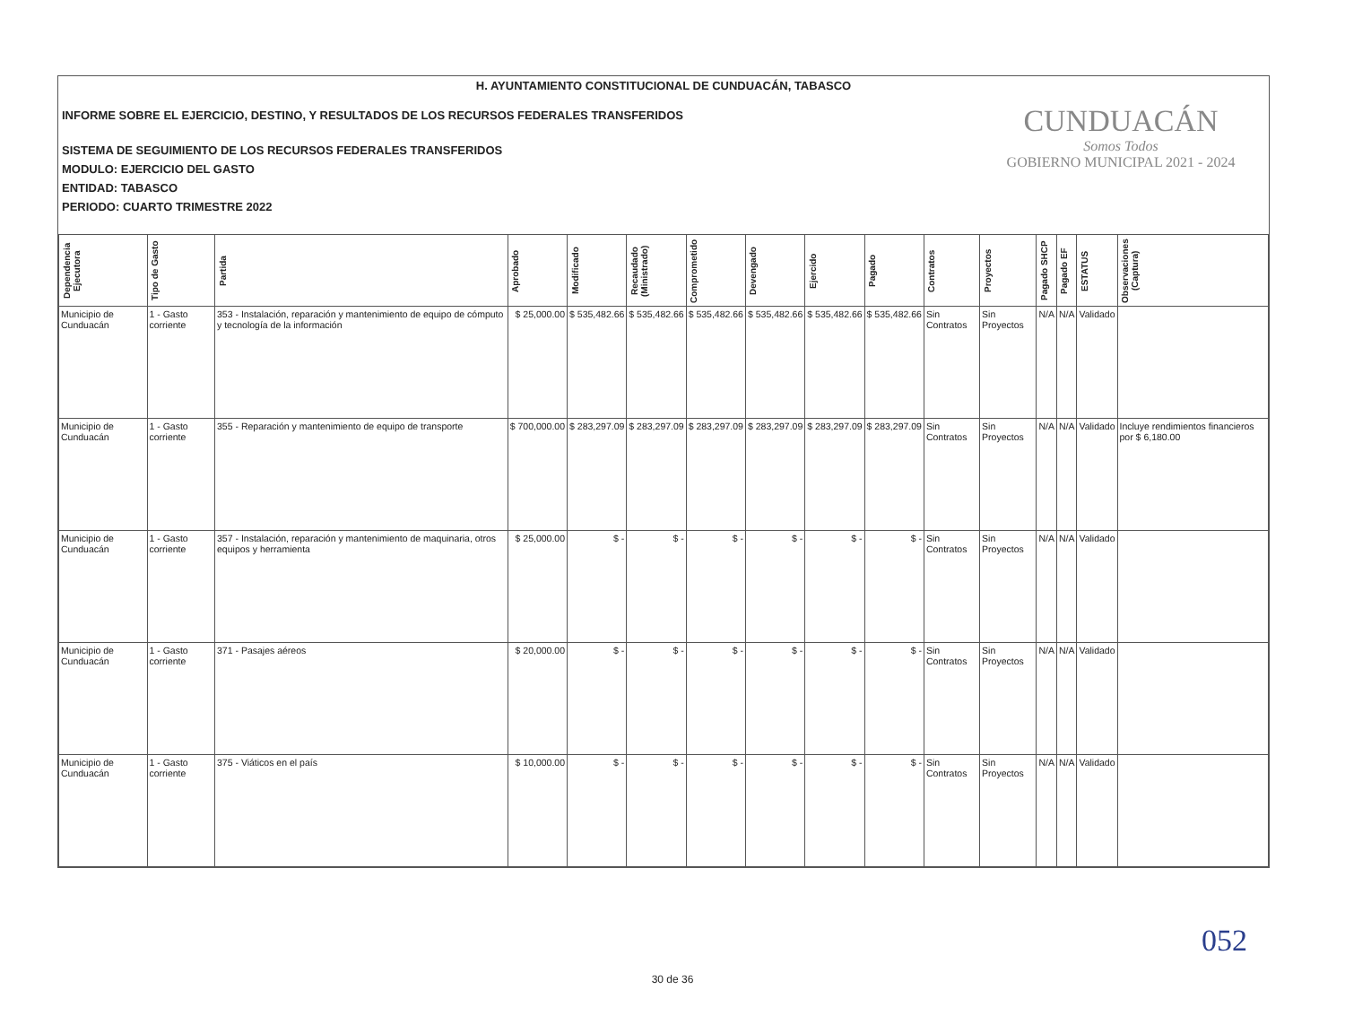H. AYUNTAMIENTO CONSTITUCIONAL DE CUNDUACÁN, TABASCO
INFORME SOBRE EL EJERCICIO, DESTINO, Y RESULTADOS DE LOS RECURSOS FEDERALES TRANSFERIDOS
SISTEMA DE SEGUIMIENTO DE LOS RECURSOS FEDERALES TRANSFERIDOS
MODULO: EJERCICIO DEL GASTO
ENTIDAD: TABASCO
PERIODO: CUARTO TRIMESTRE 2022
CUNDUACÁN
Somos Todos
GOBIERNO MUNICIPAL 2021 - 2024
| Dependencia Ejecutora | Tipo de Gasto | Partida | Aprobado | Modificado | Recaudado (Ministrado) | Comprometido | Devengado | Ejercido | Pagado | Contratos | Proyectos | Pagado SHCP | Pagado EF | ESTATUS | Observaciones (Captura) |
| --- | --- | --- | --- | --- | --- | --- | --- | --- | --- | --- | --- | --- | --- | --- | --- |
| Municipio de Cunduacán | 1 - Gasto corriente | 353 - Instalación, reparación y mantenimiento de equipo de cómputo y tecnología de la información | $ 25,000.00 | $ 535,482.66 | $ 535,482.66 | $ 535,482.66 | $ 535,482.66 | $ 535,482.66 | $ 535,482.66 | Sin Contratos | Sin Proyectos | N/A | N/A | Validado | |
| Municipio de Cunduacán | 1 - Gasto corriente | 355 - Reparación y mantenimiento de equipo de transporte | $ 700,000.00 | $ 283,297.09 | $ 283,297.09 | $ 283,297.09 | $ 283,297.09 | $ 283,297.09 | $ 283,297.09 | Sin Contratos | Sin Proyectos | N/A | N/A | Validado | Incluye rendimientos financieros por $ 6,180.00 |
| Municipio de Cunduacán | 1 - Gasto corriente | 357 - Instalación, reparación y mantenimiento de maquinaria, otros equipos y herramienta | $ 25,000.00 | $ - | $ - | $ - | $ - | $ - | $ - | Sin Contratos | Sin Proyectos | N/A | N/A | Validado | |
| Municipio de Cunduacán | 1 - Gasto corriente | 371 - Pasajes aéreos | $ 20,000.00 | $ - | $ - | $ - | $ - | $ - | $ - | Sin Contratos | Sin Proyectos | N/A | N/A | Validado | |
| Municipio de Cunduacán | 1 - Gasto corriente | 375 - Viáticos en el país | $ 10,000.00 | $ - | $ - | $ - | $ - | $ - | $ - | Sin Contratos | Sin Proyectos | N/A | N/A | Validado | |
052
30 de 36